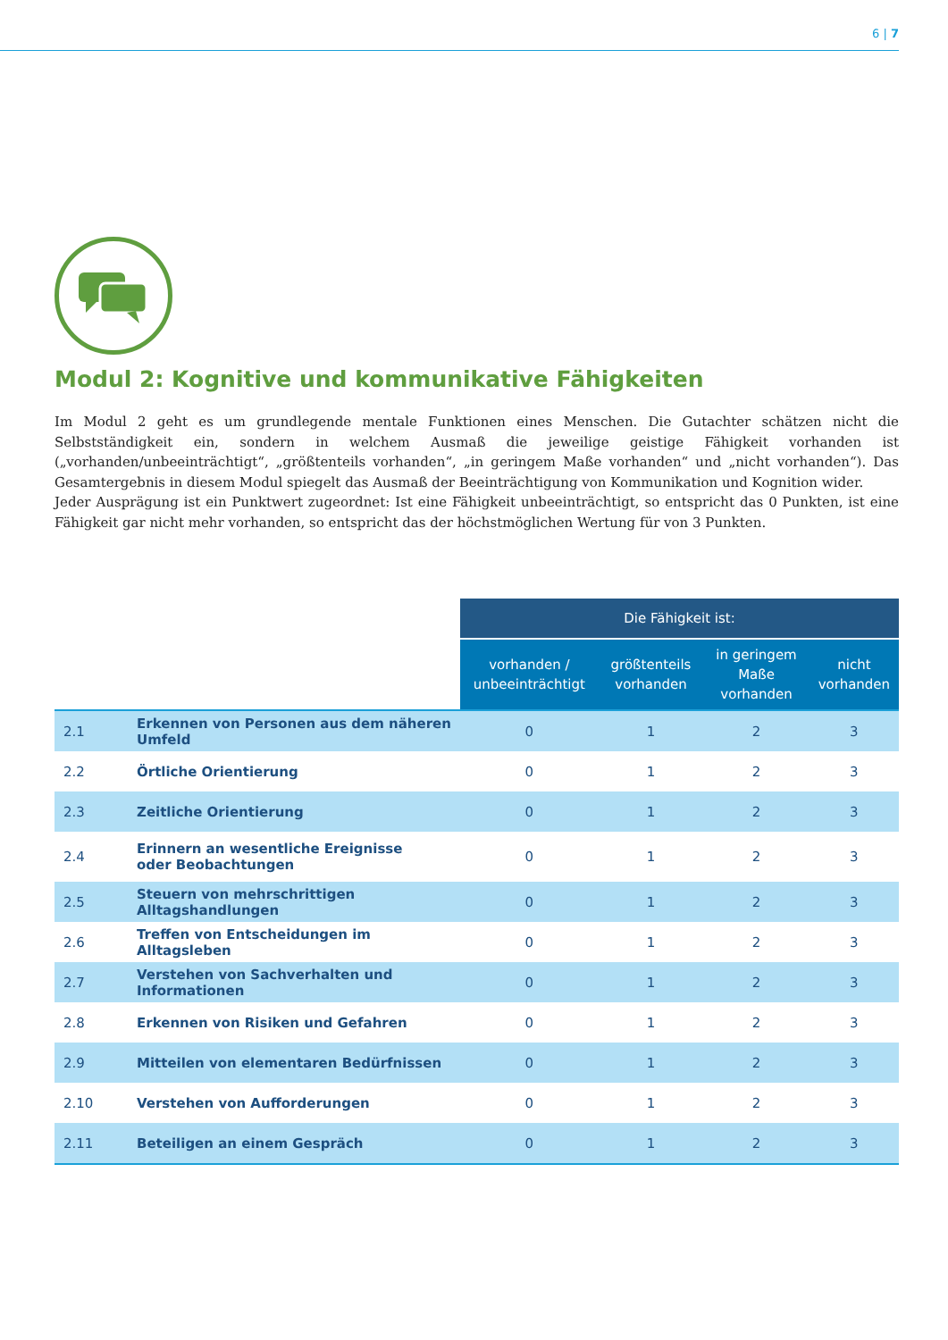6 | 7
Modul 2: Kognitive und kommunikative Fähigkeiten
Im Modul 2 geht es um grundlegende mentale Funktionen eines Menschen. Die Gutachter schätzen nicht die Selbstständigkeit ein, sondern in welchem Ausmaß die jeweilige geistige Fähigkeit vorhanden ist („vorhanden/unbeeinträchtigt“, „größtenteils vorhanden“, „in geringem Maße vorhanden“ und „nicht vorhanden“). Das Gesamtergebnis in diesem Modul spiegelt das Ausmaß der Beeinträchtigung von Kommunikation und Kognition wider.
Jeder Ausprägung ist ein Punktwert zugeordnet: Ist eine Fähigkeit unbeeinträchtigt, so entspricht das 0 Punkten, ist eine Fähigkeit gar nicht mehr vorhanden, so entspricht das der höchstmöglichen Wertung für von 3 Punkten.
| | | Die Fähigkeit ist: | | | |
| --- | --- | --- | --- | --- | --- |
| | | vorhanden / unbeeinträchtigt | größtenteils vorhanden | in geringem Maße vorhanden | nicht vorhanden |
| 2.1 | Erkennen von Personen aus dem näheren Umfeld | 0 | 1 | 2 | 3 |
| 2.2 | Örtliche Orientierung | 0 | 1 | 2 | 3 |
| 2.3 | Zeitliche Orientierung | 0 | 1 | 2 | 3 |
| 2.4 | Erinnern an wesentliche Ereignisse oder Beobachtungen | 0 | 1 | 2 | 3 |
| 2.5 | Steuern von mehrschrittigen Alltagshandlungen | 0 | 1 | 2 | 3 |
| 2.6 | Treffen von Entscheidungen im Alltagsleben | 0 | 1 | 2 | 3 |
| 2.7 | Verstehen von Sachverhalten und Informationen | 0 | 1 | 2 | 3 |
| 2.8 | Erkennen von Risiken und Gefahren | 0 | 1 | 2 | 3 |
| 2.9 | Mitteilen von elementaren Bedürfnissen | 0 | 1 | 2 | 3 |
| 2.10 | Verstehen von Aufforderungen | 0 | 1 | 2 | 3 |
| 2.11 | Beteiligen an einem Gespräch | 0 | 1 | 2 | 3 |